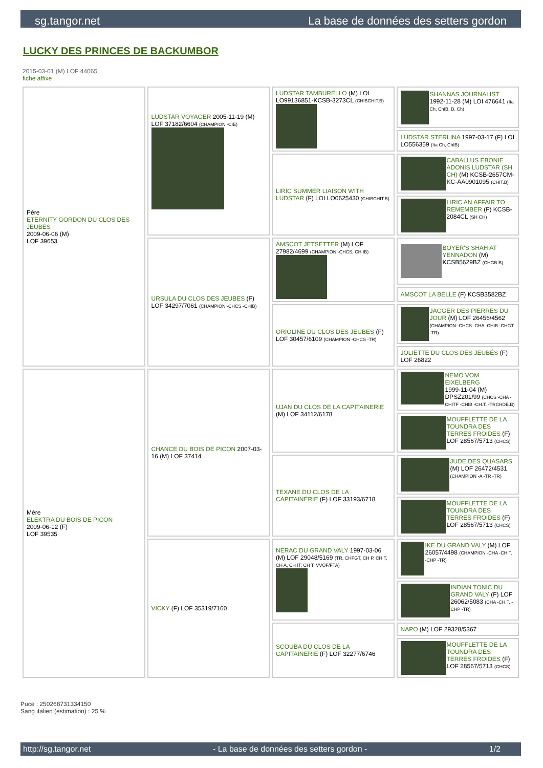sg.tangor.net La base de données des setters gordon
LUCKY DES PRINCES DE BACKUMBOR
2015-03-01 (M) LOF 44065
fiche affixe
| Père ETERNITY GORDON DU CLOS DES JEUBES 2009-06-06 (M) LOF 39653 | LUDSTAR VOYAGER 2005-11-19 (M) LOF 37182/6604 (CHAMPION -CIE) | LUDSTAR TAMBURELLO (M) LOI LO99136851-KCSB-3273CL (CHIBCHIT.B) | SHANNAS JOURNALIST 1992-11-28 (M) LOI 476641 (Ita Ch, ChIB, D. Ch) |
| | | | LUDSTAR STERLINA 1997-03-17 (F) LOI LO556359 (Ita Ch, ChIB) |
| | | LIRIC SUMMER LIAISON WITH LUDSTAR (F) LOI LO0625430 (CHIBCHIT.B) | CABALLUS EBONIE ADONIS LUDSTAR (SH CH) (M) KCSB-2657CM-KC-AA0901095 (CHIT.B) |
| | | | LIRIC AN AFFAIR TO REMEMBER (F) KCSB-2084CL (SH CH) |
| | URSULA DU CLOS DES JEUBES (F) LOF 34297/7061 (CHAMPION -CHCS -CHIB) | AMSCOT JETSETTER (M) LOF 27982/4699 (CHAMPION -CHCS, CH IB) | BOYER'S SHAH AT YENNADON (M) KCSB5629BZ (CHGB.B) |
| | | | AMSCOT LA BELLE (F) KCSB3582BZ |
| | | ORIOLINE DU CLOS DES JEUBES (F) LOF 30457/6109 (CHAMPION -CHCS -TR) | JAGGER DES PIERRES DU JOUR (M) LOF 26456/4562 (CHAMPION -CHCS -CHA -CHIB -CHGT -TR) |
| | | | JOLIETTE DU CLOS DES JEUBÉS (F) LOF 26822 |
| Mère ELEKTRA DU BOIS DE PICON 2009-06-12 (F) LOF 39535 | CHANCE DU BOIS DE PICON 2007-03-16 (M) LOF 37414 | UJAN DU CLOS DE LA CAPITAINERIE (M) LOF 34112/6178 | NEMO VOM EIXELBERG 1999-11-04 (M) DPSZ201/99 (CHCS -CHA -CHITF -CHIB -CH.T. -TRCHDE.B) |
| | | | MOUFFLETTE DE LA TOUNDRA DES TERRES FROIDES (F) LOF 28567/5713 (CHCS) |
| | | TEXANE DU CLOS DE LA CAPITAINERIE (F) LOF 33193/6718 | JUDE DES QUASARS (M) LOF 26472/4531 (CHAMPION -A -TR -TR) |
| | | | MOUFFLETTE DE LA TOUNDRA DES TERRES FROIDES (F) LOF 28567/5713 (CHCS) |
| | VICKY (F) LOF 35319/7160 | NERAC DU GRAND VALY 1997-03-06 (M) LOF 29048/5169 (TR, CHFGT, CH P, CH T, CH A, CH IT, CH T, VVOF/FTA) | IKE DU GRAND VALY (M) LOF 26057/4498 (CHAMPION -CHA -CH.T. -CHP -TR) |
| | | | INDIAN TONIC DU GRAND VALY (F) LOF 26062/5083 (CHA -CH.T. -CHP -TR) |
| | | SCOUBA DU CLOS DE LA CAPITAINERIE (F) LOF 32277/6746 | NAPO (M) LOF 29328/5367 |
| | | | MOUFFLETTE DE LA TOUNDRA DES TERRES FROIDES (F) LOF 28567/5713 (CHCS) |
Puce : 250268731334150
Sang italien (estimation) : 25 %
http://sg.tangor.net - La base de données des setters gordon - 1/2